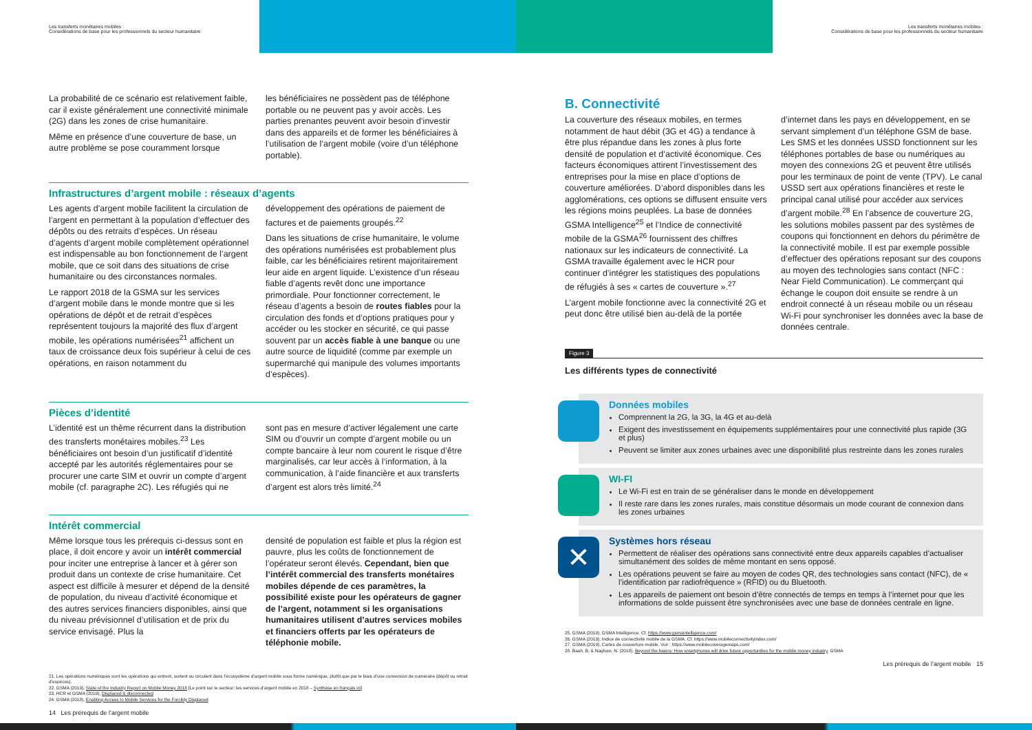Les transferts monétaires mobiles :
Considérations de base pour les professionnels du secteur humanitaire
La probabilité de ce scénario est relativement faible, car il existe généralement une connectivité minimale (2G) dans les zones de crise humanitaire.
Même en présence d’une couverture de base, un autre problème se pose couramment lorsque
les bénéficiaires ne possèdent pas de téléphone portable ou ne peuvent pas y avoir accès. Les parties prenantes peuvent avoir besoin d’investir dans des appareils et de former les bénéficiaires à l’utilisation de l’argent mobile (voire d’un téléphone portable).
Infrastructures d’argent mobile : réseaux d’agents
Les agents d’argent mobile facilitent la circulation de l’argent en permettant à la population d’effectuer des dépôts ou des retraits d’espèces. Un réseau d’agents d’argent mobile complètement opérationnel est indispensable au bon fonctionnement de l’argent mobile, que ce soit dans des situations de crise humanitaire ou des circonstances normales.
Le rapport 2018 de la GSMA sur les services d’argent mobile dans le monde montre que si les opérations de dépôt et de retrait d’espèces représentent toujours la majorité des flux d’argent mobile, les opérations numérisées<sup>21</sup> affichent un taux de croissance deux fois supérieur à celui de ces opérations, en raison notamment du
développement des opérations de paiement de factures et de paiements groupés.<sup>22</sup>
Dans les situations de crise humanitaire, le volume des opérations numérisées est probablement plus faible, car les bénéficiaires retirent majoritairement leur aide en argent liquide. L’existence d’un réseau fiable d’agents revêt donc une importance primordiale. Pour fonctionner correctement, le réseau d’agents a besoin de routes fiables pour la circulation des fonds et d’options pratiques pour y accéder ou les stocker en sécurité, ce qui passe souvent par un accès fiable à une banque ou une autre source de liquidité (comme par exemple un supermarché qui manipule des volumes importants d’espèces).
Pièces d’identité
L’identité est un thème récurrent dans la distribution des transferts monétaires mobiles.<sup>23</sup> Les bénéficiaires ont besoin d’un justificatif d’identité accepté par les autorités réglementaires pour se procurer une carte SIM et ouvrir un compte d’argent mobile (cf. paragraphe 2C). Les réfugiés qui ne
sont pas en mesure d’activer légalement une carte SIM ou d’ouvrir un compte d’argent mobile ou un compte bancaire à leur nom courent le risque d’être marginalisés, car leur accès à l’information, à la communication, à l’aide financière et aux transferts d’argent est alors très limité.<sup>24</sup>
Intérêt commercial
Même lorsque tous les prérequis ci-dessus sont en place, il doit encore y avoir un intérêt commercial pour inciter une entreprise à lancer et à gérer son produit dans un contexte de crise humanitaire. Cet aspect est difficile à mesurer et dépend de la densité de population, du niveau d’activité économique et des autres services financiers disponibles, ainsi que du niveau prévisionnel d’utilisation et de prix du service envisagé. Plus la
densité de population est faible et plus la région est pauvre, plus les coûts de fonctionnement de l’opérateur seront élevés. Cependant, bien que l’intérêt commercial des transferts monétaires mobiles dépende de ces paramètres, la possibilité existe pour les opérateurs de gagner de l’argent, notamment si les organisations humanitaires utilisent d’autres services mobiles et financiers offerts par les opérateurs de téléphonie mobile.
21. Les opérations numériques sont les opérations qui entrent, sortent ou circulent dans l’écosystème d’argent mobile sous forme numérique, plutôt que par le biais d’une conversion de numéraire (dépôt ou retrait d’espèces).
22. GSMA (2019), State of the Industry Report on Mobile Money 2018 [Le point sur le secteur: les services d’argent mobile en 2018 – Synthèse en français ici]
23. HCR et GSMA (2019), Displaced & disconnected
24. GSMA (2018), Enabling Access to Mobile Services for the Forcibly Displaced
14 Les prérequis de l’argent mobile
Les transferts monétaires mobiles :
Considérations de base pour les professionnels du secteur humanitaire
B. Connectivité
La couverture des réseaux mobiles, en termes notamment de haut débit (3G et 4G) a tendance à être plus répandue dans les zones à plus forte densité de population et d’activité économique. Ces facteurs économiques attirent l’investissement des entreprises pour la mise en place d’options de couverture améliorées. D’abord disponibles dans les agglomérations, ces options se diffusent ensuite vers les régions moins peuplées. La base de données GSMA Intelligence<sup>25</sup> et l’Indice de connectivité mobile de la GSMA<sup>26</sup> fournissent des chiffres nationaux sur les indicateurs de connectivité. La GSMA travaille également avec le HCR pour continuer d’intégrer les statistiques des populations de réfugiés à ses « cartes de couverture ».<sup>27</sup>
L’argent mobile fonctionne avec la connectivité 2G et peut donc être utilisé bien au-delà de la portée
d’internet dans les pays en développement, en se servant simplement d’un téléphone GSM de base. Les SMS et les données USSD fonctionnent sur les téléphones portables de base ou numériques au moyen des connexions 2G et peuvent être utilisés pour les terminaux de point de vente (TPV). Le canal USSD sert aux opérations financières et reste le principal canal utilisé pour accéder aux services d’argent mobile.<sup>28</sup> En l’absence de couverture 2G, les solutions mobiles passent par des systèmes de coupons qui fonctionnent en dehors du périmètre de la connectivité mobile. Il est par exemple possible d’effectuer des opérations reposant sur des coupons au moyen des technologies sans contact (NFC : Near Field Communication). Le commerçant qui échange le coupon doit ensuite se rendre à un endroit connecté à un réseau mobile ou un réseau Wi-Fi pour synchroniser les données avec la base de données centrale.
Figure 3
Les différents types de connectivité
Données mobiles
Comprennent la 2G, la 3G, la 4G et au-delà
Exigent des investissement en équipements supplémentaires pour une connectivité plus rapide (3G et plus)
Peuvent se limiter aux zones urbaines avec une disponibilité plus restreinte dans les zones rurales
WI-FI
Le Wi-Fi est en train de se généraliser dans le monde en développement
Il reste rare dans les zones rurales, mais constitue désormais un mode courant de connexion dans les zones urbaines
✕
Systèmes hors réseau
Permettent de réaliser des opérations sans connectivité entre deux appareils capables d’actualiser simultanément des soldes de même montant en sens opposé.
Les opérations peuvent se faire au moyen de codes QR, des technologies sans contact (NFC), de « l’identification par radiofréquence » (RFID) ou du Bluetooth.
Les appareils de paiement ont besoin d’être connectés de temps en temps à l’internet pour que les informations de solde puissent être synchronisées avec une base de données centrale en ligne.
25. GSMA (2019), GSMA Intelligence. Cf. https://www.gsmaintelligence.com/
26. GSMA (2019), Indice de connectivité mobile de la GSMA. Cf. https://www.mobileconnectivityindex.com/
27. GSMA (2019), Cartes de couverture mobile. Voir : https://www.mobilecoveragemaps.com/
28. Baah, B. & Naghavi, N. (2018), Beyond the basics: How smartphones will drive future opportunities for the mobile money industry, GSMA
Les prérequis de l’argent mobile 15